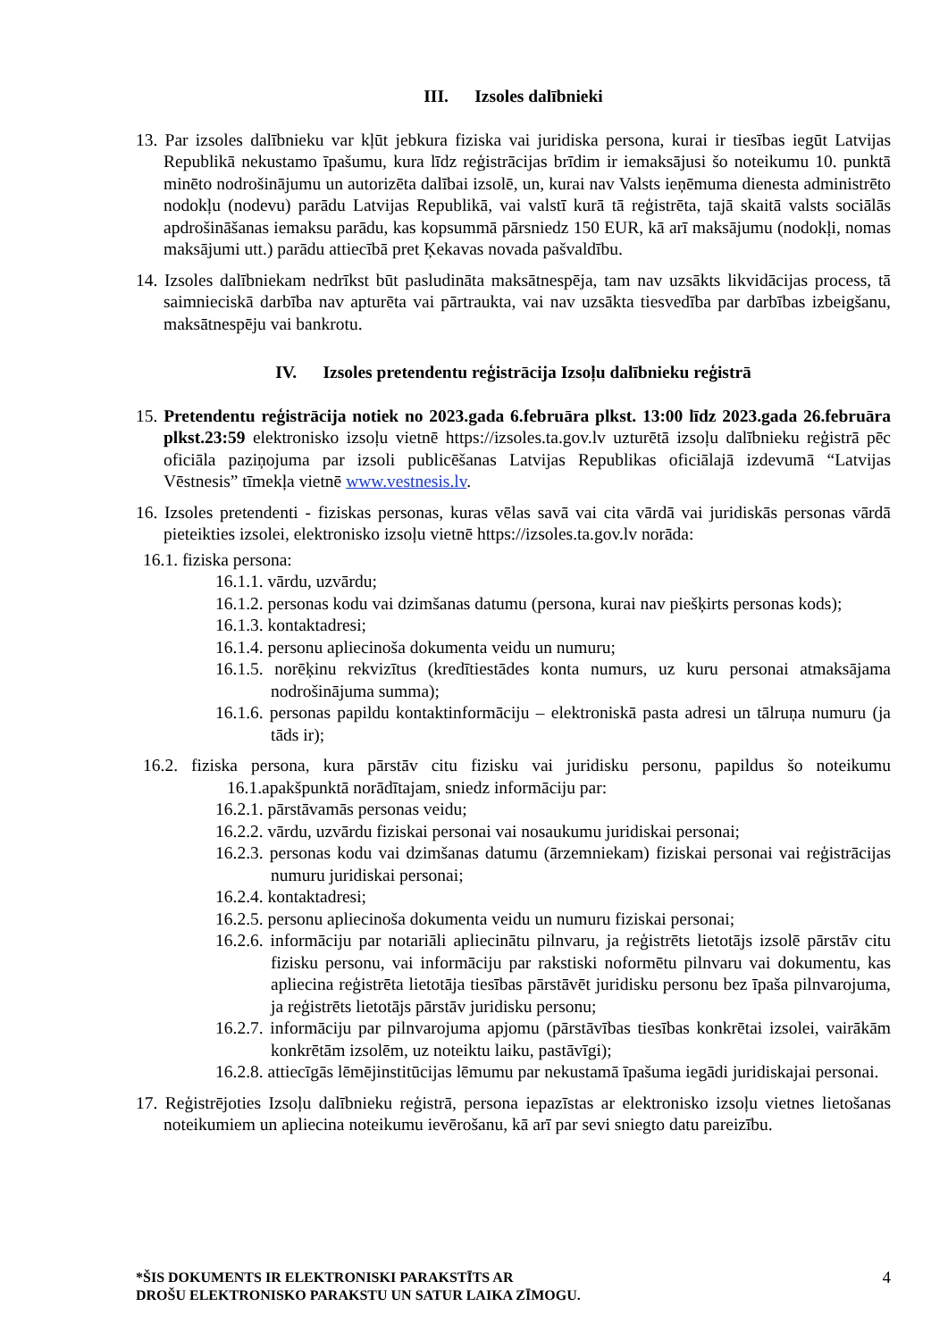III. Izsoles dalībnieki
13. Par izsoles dalībnieku var kļūt jebkura fiziska vai juridiska persona, kurai ir tiesības iegūt Latvijas Republikā nekustamo īpašumu, kura līdz reģistrācijas brīdim ir iemaksājusi šo noteikumu 10. punktā minēto nodrošinājumu un autorizēta dalībai izsolē, un, kurai nav Valsts ieņēmuma dienesta administrēto nodokļu (nodevu) parādu Latvijas Republikā, vai valstī kurā tā reģistrēta, tajā skaitā valsts sociālās apdrošināšanas iemaksu parādu, kas kopsummā pārsniedz 150 EUR, kā arī maksājumu (nodokļi, nomas maksājumi utt.) parādu attiecībā pret Ķekavas novada pašvaldību.
14. Izsoles dalībniekam nedrīkst būt pasludināta maksātnespēja, tam nav uzsākts likvidācijas process, tā saimnieciskā darbība nav apturēta vai pārtraukta, vai nav uzsākta tiesvedība par darbības izbeigšanu, maksātnespēju vai bankrotu.
IV. Izsoles pretendentu reģistrācija Izsoļu dalībnieku reģistrā
15. Pretendentu reģistrācija notiek no 2023.gada 6.februāra plkst. 13:00 līdz 2023.gada 26.februāra plkst.23:59 elektronisko izsoļu vietnē https://izsoles.ta.gov.lv uzturētā izsoļu dalībnieku reģistrā pēc oficiāla paziņojuma par izsoli publicēšanas Latvijas Republikas oficiālajā izdevumā “Latvijas Vēstnesis” tīmekļa vietnē www.vestnesis.lv.
16. Izsoles pretendenti - fiziskas personas, kuras vēlas savā vai cita vārdā vai juridiskās personas vārdā pieteikties izsolei, elektronisko izsoļu vietnē https://izsoles.ta.gov.lv norāda:
16.1. fiziska persona:
16.1.1. vārdu, uzvārdu;
16.1.2. personas kodu vai dzimšanas datumu (persona, kurai nav piešķirts personas kods);
16.1.3. kontaktadresi;
16.1.4. personu apliecinoša dokumenta veidu un numuru;
16.1.5. norēķinu rekvizītus (kredītiestādes konta numurs, uz kuru personai atmaksājama nodrošinājuma summa);
16.1.6. personas papildu kontaktinformāciju – elektroniskā pasta adresi un tālruņa numuru (ja tāds ir);
16.2. fiziska persona, kura pārstāv citu fizisku vai juridisku personu, papildus šo noteikumu 16.1.apakšpunktā norādītajam, sniedz informāciju par:
16.2.1. pārstāvamās personas veidu;
16.2.2. vārdu, uzvārdu fiziskai personai vai nosaukumu juridiskai personai;
16.2.3. personas kodu vai dzimšanas datumu (ārzemniekam) fiziskai personai vai reģistrācijas numuru juridiskai personai;
16.2.4. kontaktadresi;
16.2.5. personu apliecinoša dokumenta veidu un numuru fiziskai personai;
16.2.6. informāciju par notariāli apliecinātu pilnvaru, ja reģistrēts lietotājs izsolē pārstāv citu fizisku personu, vai informāciju par rakstiski noformētu pilnvaru vai dokumentu, kas apliecina reģistrēta lietotāja tiesības pārstāvēt juridisku personu bez īpaša pilnvarojuma, ja reģistrēts lietotājs pārstāv juridisku personu;
16.2.7. informāciju par pilnvarojuma apjomu (pārstāvības tiesības konkrētai izsolei, vairākām konkrētām izsolēm, uz noteiktu laiku, pastāvīgi);
16.2.8. attiecīgās lēmējinstitūcijas lēmumu par nekustamā īpašuma iegādi juridiskajai personai.
17. Reģistrējoties Izsoļu dalībnieku reģistrā, persona iepazīstas ar elektronisko izsoļu vietnes lietošanas noteikumiem un apliecina noteikumu ievērošanu, kā arī par sevi sniegto datu pareizību.
*ŠIS DOKUMENTS IR ELEKTRONISKI PARAKSTĪTS AR
DROŠU ELEKTRONISKO PARAKSTU UN SATUR LAIKA ZĪMOGU. 4